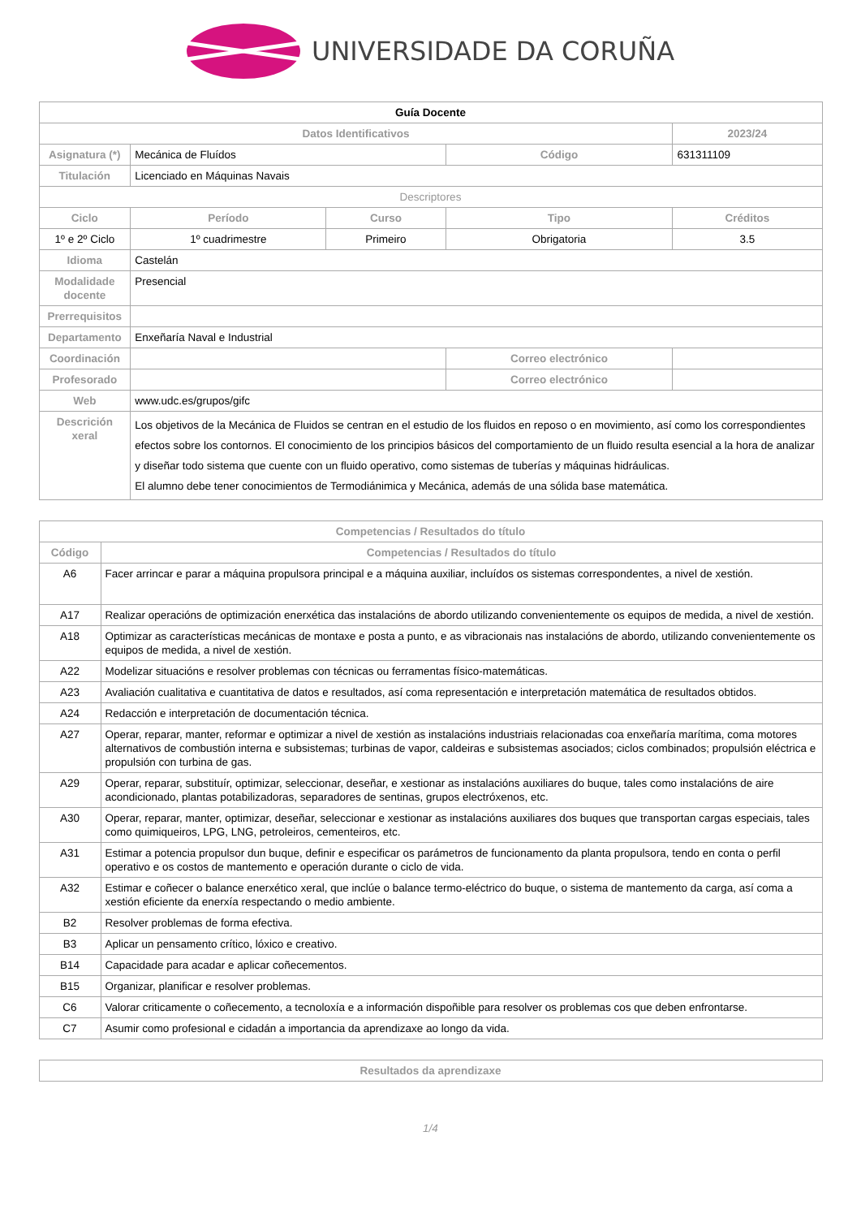UNIVERSIDADE DA CORUÑA
| Guía Docente | | | | |
| Datos Identificativos | | | | 2023/24 |
| Asignatura (*) | Mecánica de Fluídos | | Código | 631311109 |
| Titulación | Licenciado en Máquinas Navais | | | |
| Descriptores | | | | |
| Ciclo | Período | Curso | Tipo | Créditos |
| 1º e 2º Ciclo | 1º cuadrimestre | Primeiro | Obrigatoria | 3.5 |
| Idioma | Castelán | | | |
| Modalidade docente | Presencial | | | |
| Prerrequisitos | | | | |
| Departamento | Enxeñaría Naval e Industrial | | | |
| Coordinación | | | Correo electrónico | |
| Profesorado | | | Correo electrónico | |
| Web | www.udc.es/grupos/gifc | | | |
| Descrición xeral | Los objetivos de la Mecánica de Fluidos se centran en el estudio de los fluidos en reposo o en movimiento, así como los correspondientes efectos sobre los contornos. El conocimiento de los principios básicos del comportamiento de un fluido resulta esencial a la hora de analizar y diseñar todo sistema que cuente con un fluido operativo, como sistemas de tuberías y máquinas hidráulicas. El alumno debe tener conocimientos de Termodiánimica y Mecánica, además de una sólida base matemática. | | | |
| Competencias / Resultados do título | |
| --- | --- |
| Código | Competencias / Resultados do título |
| A6 | Facer arrincar e parar a máquina propulsora principal e a máquina auxiliar, incluídos os sistemas correspondentes, a nivel de xestión. |
| A17 | Realizar operacións de optimización enerxética das instalacións de abordo utilizando convenientemente os equipos de medida, a nivel de xestión. |
| A18 | Optimizar as características mecánicas de montaxe e posta a punto, e as vibracionais nas instalacións de abordo, utilizando convenientemente os equipos de medida, a nivel de xestión. |
| A22 | Modelizar situacións e resolver problemas con técnicas ou ferramentas físico-matemáticas. |
| A23 | Avaliación cualitativa e cuantitativa de datos e resultados, así coma representación e interpretación matemática de resultados obtidos. |
| A24 | Redacción e interpretación de documentación técnica. |
| A27 | Operar, reparar, manter, reformar e optimizar a nivel de xestión as instalacións industriais relacionadas coa enxeñaría marítima, coma motores alternativos de combustión interna e subsistemas; turbinas de vapor, caldeiras e subsistemas asociados; ciclos combinados; propulsión eléctrica e propulsión con turbina de gas. |
| A29 | Operar, reparar, substituír, optimizar, seleccionar, deseñar, e xestionar as instalacións auxiliares do buque, tales como instalacións de aire acondicionado, plantas potabilizadoras, separadores de sentinas, grupos electróxenos, etc. |
| A30 | Operar, reparar, manter, optimizar, deseñar, seleccionar e xestionar as instalacións auxiliares dos buques que transportan cargas especiais, tales como quimiqueiros, LPG, LNG, petroleiros, cementeiros, etc. |
| A31 | Estimar a potencia propulsor dun buque, definir e especificar os parámetros de funcionamento da planta propulsora, tendo en conta o perfil operativo e os costos de mantemento e operación durante o ciclo de vida. |
| A32 | Estimar e coñecer o balance enerxético xeral, que inclúe o balance termo-eléctrico do buque, o sistema de mantemento da carga, así coma a xestión eficiente da enerxía respectando o medio ambiente. |
| B2 | Resolver problemas de forma efectiva. |
| B3 | Aplicar un pensamento crítico, lóxico e creativo. |
| B14 | Capacidade para acadar e aplicar coñecementos. |
| B15 | Organizar, planificar e resolver problemas. |
| C6 | Valorar criticamente o coñecemento, a tecnoloxía e a información dispoñible para resolver os problemas cos que deben enfrontarse. |
| C7 | Asumir como profesional e cidadán a importancia da aprendizaxe ao longo da vida. |
| Resultados da aprendizaxe |
| --- |
1/4